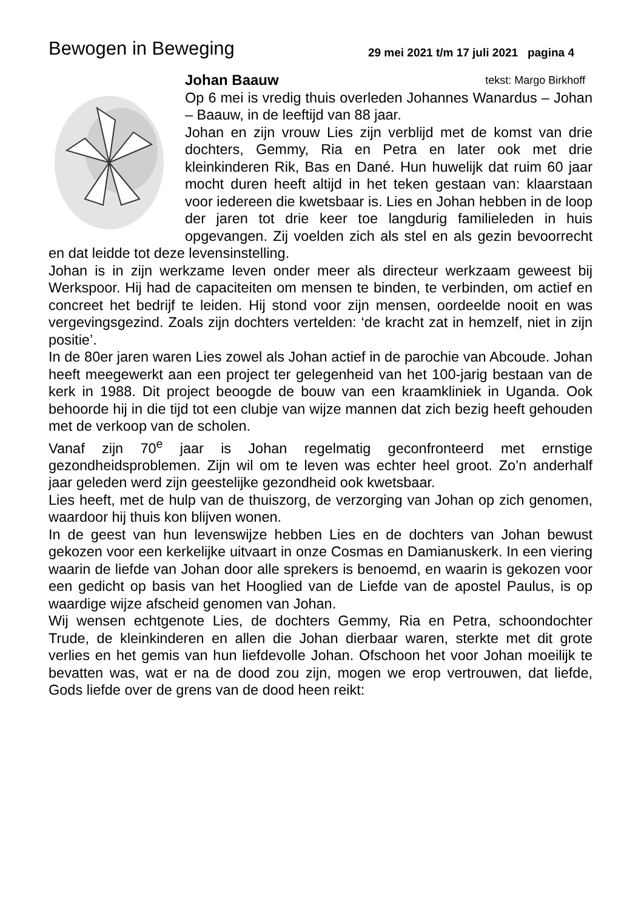Bewogen in Beweging
29 mei 2021 t/m 17 juli 2021 pagina 4
Johan Baauw tekst: Margo Birkhoff
Op 6 mei is vredig thuis overleden Johannes Wanardus – Johan – Baauw, in de leeftijd van 88 jaar.
Johan en zijn vrouw Lies zijn verblijd met de komst van drie dochters, Gemmy, Ria en Petra en later ook met drie kleinkinderen Rik, Bas en Dané. Hun huwelijk dat ruim 60 jaar mocht duren heeft altijd in het teken gestaan van: klaarstaan voor iedereen die kwetsbaar is. Lies en Johan hebben in de loop der jaren tot drie keer toe langdurig familieleden in huis opgevangen. Zij voelden zich als stel en als gezin bevoorrecht en dat leidde tot deze levensinstelling.
Johan is in zijn werkzame leven onder meer als directeur werkzaam geweest bij Werkspoor. Hij had de capaciteiten om mensen te binden, te verbinden, om actief en concreet het bedrijf te leiden. Hij stond voor zijn mensen, oordeelde nooit en was vergevingsgezind. Zoals zijn dochters vertelden: ‘de kracht zat in hemzelf, niet in zijn positie’.
In de 80er jaren waren Lies zowel als Johan actief in de parochie van Abcoude. Johan heeft meegewerkt aan een project ter gelegenheid van het 100-jarig bestaan van de kerk in 1988. Dit project beoogde de bouw van een kraamkliniek in Uganda. Ook behoorde hij in die tijd tot een clubje van wijze mannen dat zich bezig heeft gehouden met de verkoop van de scholen.
Vanaf zijn 70<sup>e</sup> jaar is Johan regelmatig geconfronteerd met ernstige gezondheidsproblemen. Zijn wil om te leven was echter heel groot. Zo’n anderhalf jaar geleden werd zijn geestelijke gezondheid ook kwetsbaar.
Lies heeft, met de hulp van de thuiszorg, de verzorging van Johan op zich genomen, waardoor hij thuis kon blijven wonen.
In de geest van hun levenswijze hebben Lies en de dochters van Johan bewust gekozen voor een kerkelijke uitvaart in onze Cosmas en Damianuskerk. In een viering waarin de liefde van Johan door alle sprekers is benoemd, en waarin is gekozen voor een gedicht op basis van het Hooglied van de Liefde van de apostel Paulus, is op waardige wijze afscheid genomen van Johan.
Wij wensen echtgenote Lies, de dochters Gemmy, Ria en Petra, schoondochter Trude, de kleinkinderen en allen die Johan dierbaar waren, sterkte met dit grote verlies en het gemis van hun liefdevolle Johan. Ofschoon het voor Johan moeilijk te bevatten was, wat er na de dood zou zijn, mogen we erop vertrouwen, dat liefde, Gods liefde over de grens van de dood heen reikt: